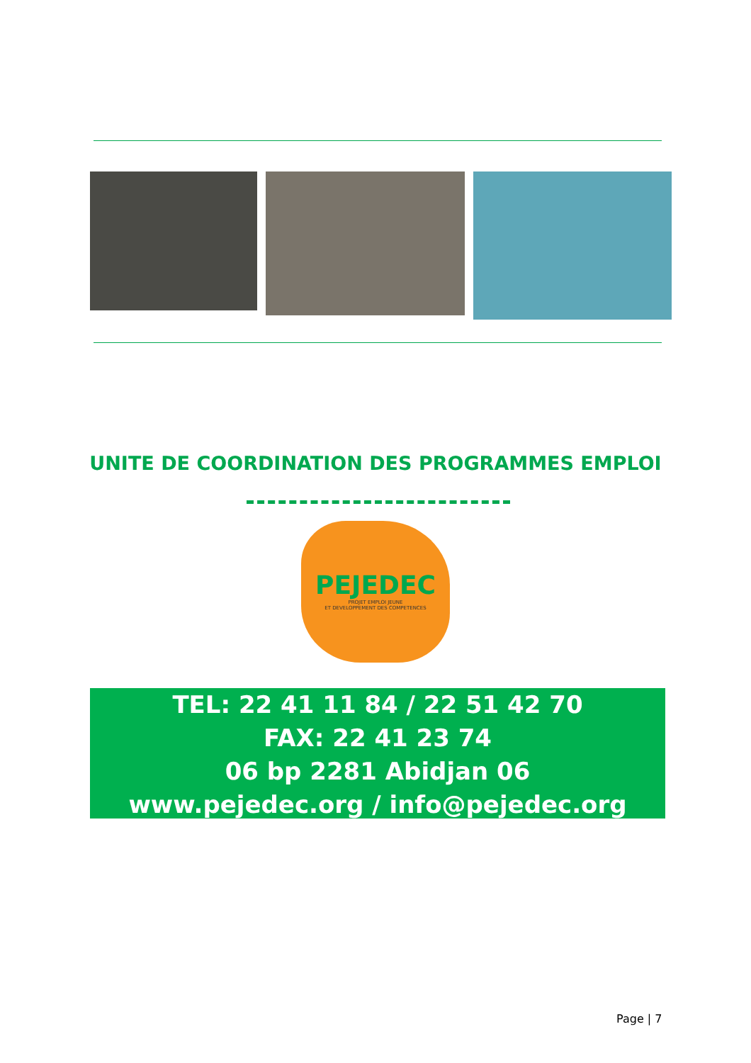UNITE DE COORDINATION DES PROGRAMMES EMPLOI
PEJEDEC
PROJET EMPLOI JEUNE
ET DEVELOPPEMENT DES COMPETENCES
TEL: 22 41 11 84 / 22 51 42 70
FAX: 22 41 23 74
06 bp 2281 Abidjan 06
www.pejedec.org / info@pejedec.org
Page | 7